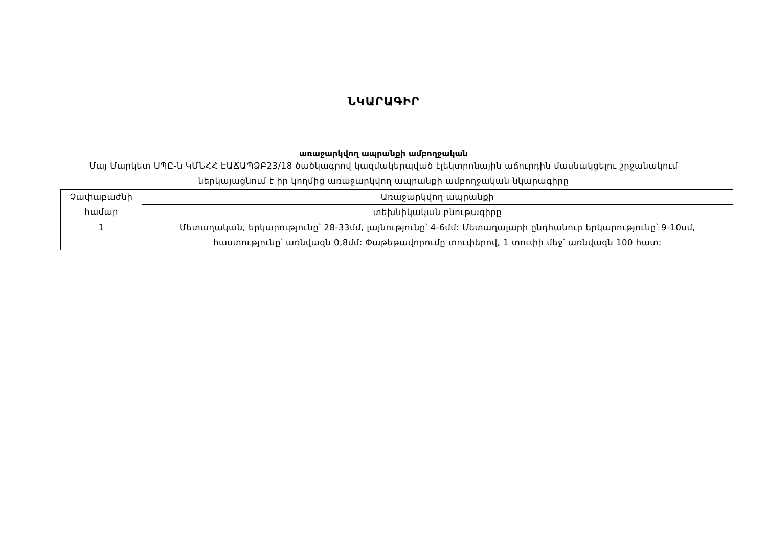ՆԿԱՐԱԳԻՐ
առաջարկվող ապրանքի ամբողջական
Մայ Մարկետ ՍՊԸ-ն ԿՄՆՀՀ ԷԱՃԱՊՁԲ23/18 ծածկագրով կազմակերպված էլեկտրոնային աճուրդին մասնակցելու շրջանակում ներկայացնում է իր կողմից առաջարկվող ապրանքի ամբողջական նկարագիրը
| Չափաբաժնի համար | Առաջարկվող ապրանքի |
| | տեխնիկական բնութագիրը |
| 1 | Մետաղական, երկարությունը՝ 28-33մմ, լայնությունը՝ 4-6մմ: Մետաղալարի ընդհանուր երկարությունը՝ 9-10սմ, հաստությունը՝ առնվազն 0,8մմ: Փաթեթավորումը տուփերով, 1 տուփի մեջ՝ առնվազն 100 հատ: |